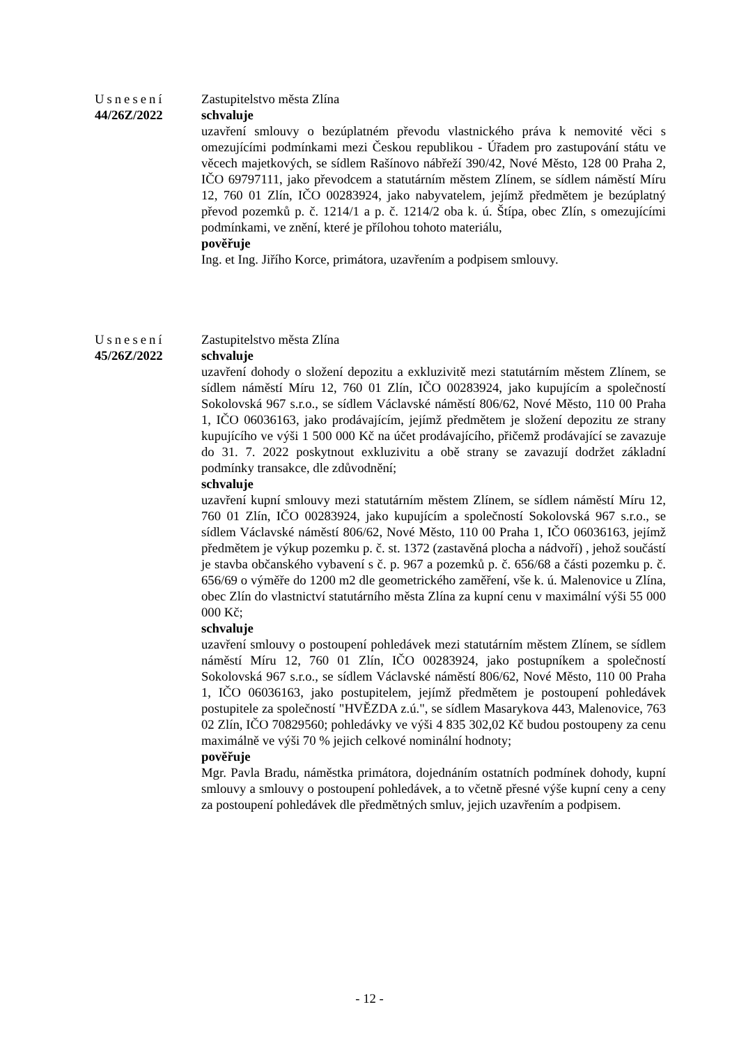Usnesení
44/26Z/2022
Zastupitelstvo města Zlína
schvaluje
uzavření smlouvy o bezúplatném převodu vlastnického práva k nemovité věci s omezujícími podmínkami mezi Českou republikou - Úřadem pro zastupování státu ve věcech majetkových, se sídlem Rašínovo nábřeží 390/42, Nové Město, 128 00 Praha 2, IČO 69797111, jako převodcem a statutárním městem Zlínem, se sídlem náměstí Míru 12, 760 01 Zlín, IČO 00283924, jako nabyvatelem, jejímž předmětem je bezúplatný převod pozemků p. č. 1214/1 a p. č. 1214/2 oba k. ú. Štípa, obec Zlín, s omezujícími podmínkami, ve znění, které je přílohou tohoto materiálu,
pověřuje
Ing. et Ing. Jiřího Korce, primátora, uzavřením a podpisem smlouvy.
Usnesení
45/26Z/2022
Zastupitelstvo města Zlína
schvaluje
uzavření dohody o složení depozitu a exkluzivitě mezi statutárním městem Zlínem, se sídlem náměstí Míru 12, 760 01 Zlín, IČO 00283924, jako kupujícím a společností Sokolovská 967 s.r.o., se sídlem Václavské náměstí 806/62, Nové Město, 110 00 Praha 1, IČO 06036163, jako prodávajícím, jejímž předmětem je složení depozitu ze strany kupujícího ve výši 1 500 000 Kč na účet prodávajícího, přičemž prodávající se zavazuje do 31. 7. 2022 poskytnout exkluzivitu a obě strany se zavazují dodržet základní podmínky transakce, dle zdůvodnění;
schvaluje
uzavření kupní smlouvy mezi statutárním městem Zlínem, se sídlem náměstí Míru 12, 760 01 Zlín, IČO 00283924, jako kupujícím a společností Sokolovská 967 s.r.o., se sídlem Václavské náměstí 806/62, Nové Město, 110 00 Praha 1, IČO 06036163, jejímž předmětem je výkup pozemku p. č. st. 1372 (zastavěná plocha a nádvoří) , jehož součástí je stavba občanského vybavení s č. p. 967 a pozemků p. č. 656/68 a části pozemku p. č. 656/69 o výměře do 1200 m2 dle geometrického zaměření, vše k. ú. Malenovice u Zlína, obec Zlín do vlastnictví statutárního města Zlína za kupní cenu v maximální výši 55 000 000 Kč;
schvaluje
uzavření smlouvy o postoupení pohledávek mezi statutárním městem Zlínem, se sídlem náměstí Míru 12, 760 01 Zlín, IČO 00283924, jako postupníkem a společností Sokolovská 967 s.r.o., se sídlem Václavské náměstí 806/62, Nové Město, 110 00 Praha 1, IČO 06036163, jako postupitelem, jejímž předmětem je postoupení pohledávek postupitele za společností "HVĚZDA z.ú.", se sídlem Masarykova 443, Malenovice, 763 02 Zlín, IČO 70829560; pohledávky ve výši 4 835 302,02 Kč budou postoupeny za cenu maximálně ve výši 70 % jejich celkové nominální hodnoty;
pověřuje
Mgr. Pavla Bradu, náměstka primátora, dojednáním ostatních podmínek dohody, kupní smlouvy a smlouvy o postoupení pohledávek, a to včetně přesné výše kupní ceny a ceny za postoupení pohledávek dle předmětných smluv, jejich uzavřením a podpisem.
- 12 -